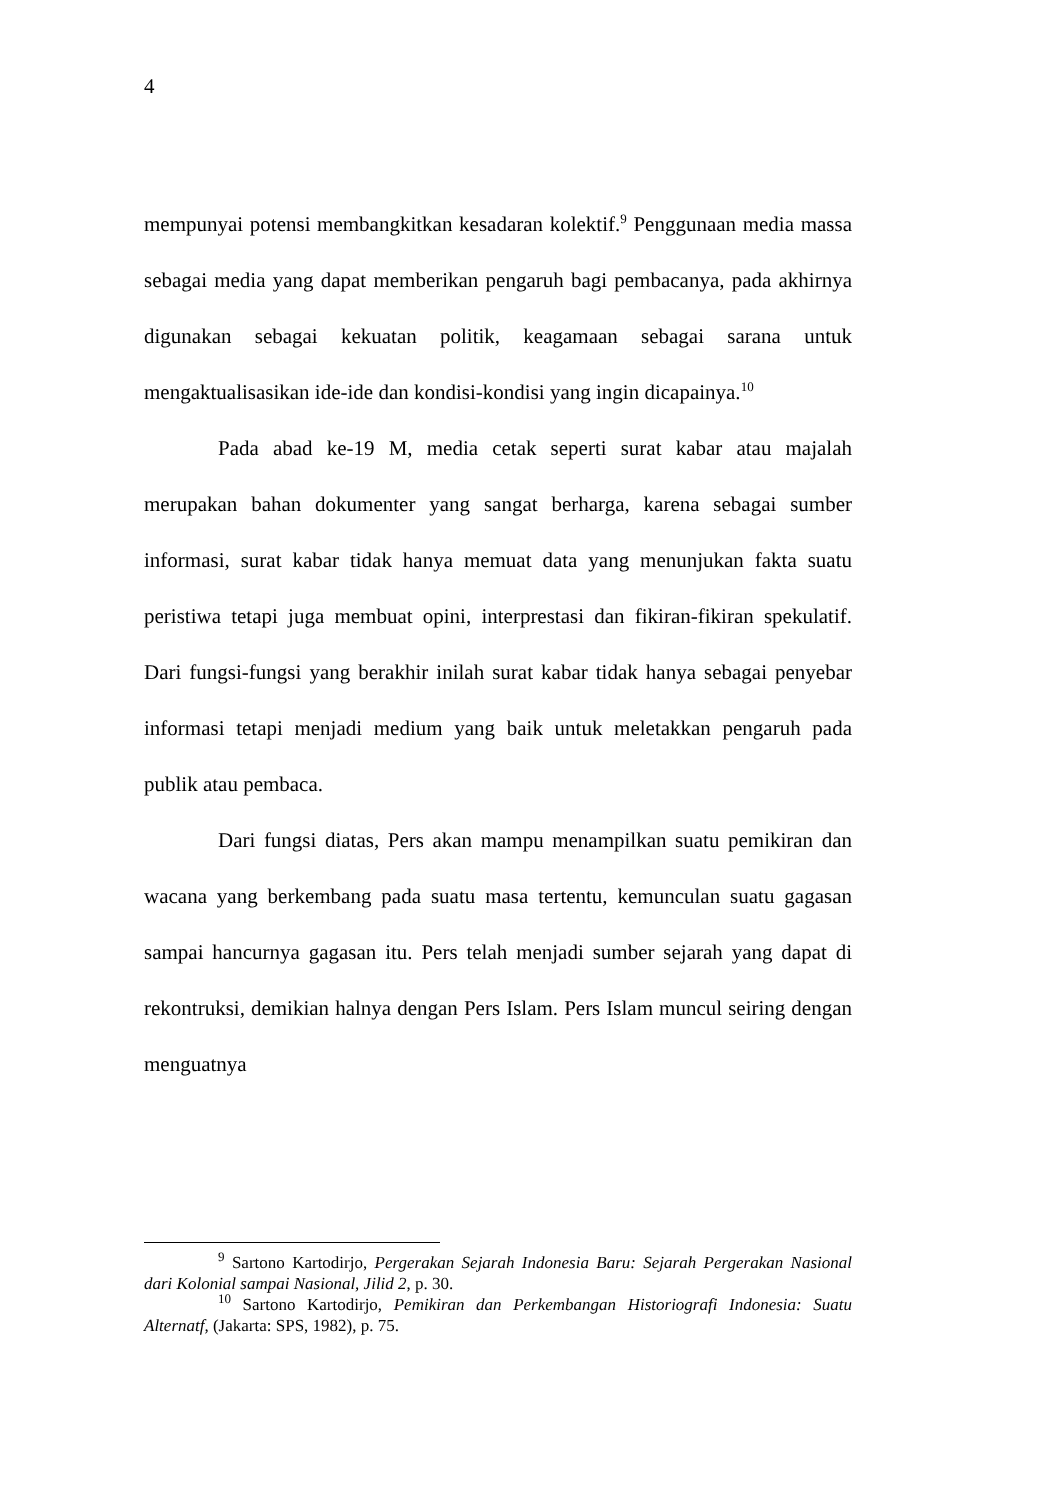4
mempunyai potensi membangkitkan kesadaran kolektif.<sup>9</sup> Penggunaan media massa sebagai media yang dapat memberikan pengaruh bagi pembacanya, pada akhirnya digunakan sebagai kekuatan politik, keagamaan sebagai sarana untuk mengaktualisasikan ide-ide dan kondisi-kondisi yang ingin dicapainya.<sup>10</sup>
Pada abad ke-19 M, media cetak seperti surat kabar atau majalah merupakan bahan dokumenter yang sangat berharga, karena sebagai sumber informasi, surat kabar tidak hanya memuat data yang menunjukan fakta suatu peristiwa tetapi juga membuat opini, interprestasi dan fikiran-fikiran spekulatif. Dari fungsi-fungsi yang berakhir inilah surat kabar tidak hanya sebagai penyebar informasi tetapi menjadi medium yang baik untuk meletakkan pengaruh pada publik atau pembaca.
Dari fungsi diatas, Pers akan mampu menampilkan suatu pemikiran dan wacana yang berkembang pada suatu masa tertentu, kemunculan suatu gagasan sampai hancurnya gagasan itu. Pers telah menjadi sumber sejarah yang dapat di rekontruksi, demikian halnya dengan Pers Islam. Pers Islam muncul seiring dengan menguatnya
<sup>9</sup> Sartono Kartodirjo, Pergerakan Sejarah Indonesia Baru: Sejarah Pergerakan Nasional dari Kolonial sampai Nasional, Jilid 2, p. 30.
<sup>10</sup> Sartono Kartodirjo, Pemikiran dan Perkembangan Historiografi Indonesia: Suatu Alternatf, (Jakarta: SPS, 1982), p. 75.